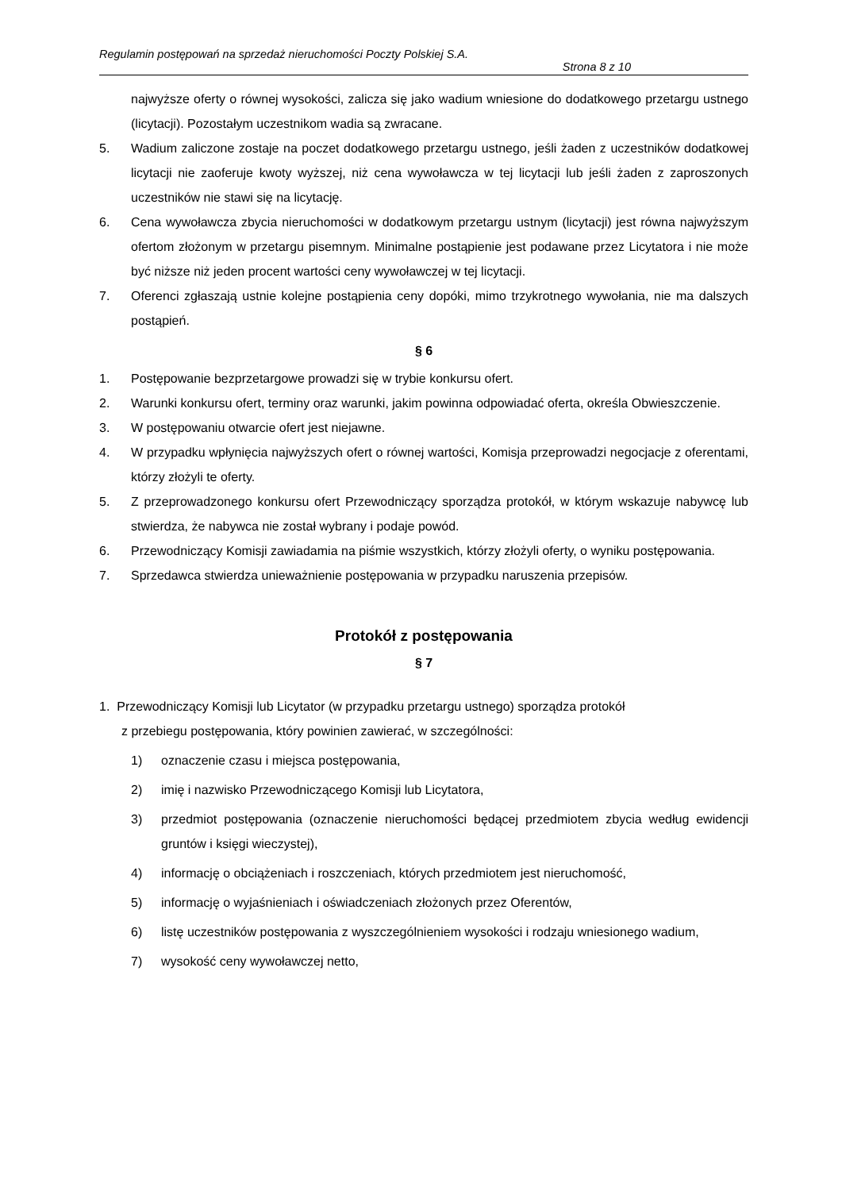Regulamin postępowań na sprzedaż nieruchomości Poczty Polskiej S.A.
Strona 8 z 10
najwyższe oferty o równej wysokości, zalicza się jako wadium wniesione do dodatkowego przetargu ustnego (licytacji). Pozostałym uczestnikom wadia są zwracane.
5. Wadium zaliczone zostaje na poczet dodatkowego przetargu ustnego, jeśli żaden z uczestników dodatkowej licytacji nie zaoferuje kwoty wyższej, niż cena wywoławcza w tej licytacji lub jeśli żaden z zaproszonych uczestników nie stawi się na licytację.
6. Cena wywoławcza zbycia nieruchomości w dodatkowym przetargu ustnym (licytacji) jest równa najwyższym ofertom złożonym w przetargu pisemnym. Minimalne postąpienie jest podawane przez Licytatora i nie może być niższe niż jeden procent wartości ceny wywoławczej w tej licytacji.
7. Oferenci zgłaszają ustnie kolejne postąpienia ceny dopóki, mimo trzykrotnego wywołania, nie ma dalszych postąpień.
§ 6
1. Postępowanie bezprzetargowe prowadzi się w trybie konkursu ofert.
2. Warunki konkursu ofert, terminy oraz warunki, jakim powinna odpowiadać oferta, określa Obwieszczenie.
3. W postępowaniu otwarcie ofert jest niejawne.
4. W przypadku wpłynięcia najwyższych ofert o równej wartości, Komisja przeprowadzi negocjacje z oferentami, którzy złożyli te oferty.
5. Z przeprowadzonego konkursu ofert Przewodniczący sporządza protokół, w którym wskazuje nabywcę lub stwierdza, że nabywca nie został wybrany i podaje powód.
6. Przewodniczący Komisji zawiadamia na piśmie wszystkich, którzy złożyli oferty, o wyniku postępowania.
7. Sprzedawca stwierdza unieważnienie postępowania w przypadku naruszenia przepisów.
Protokół z postępowania
§ 7
1. Przewodniczący Komisji lub Licytator (w przypadku przetargu ustnego) sporządza protokół
z przebiegu postępowania, który powinien zawierać, w szczególności:
1) oznaczenie czasu i miejsca postępowania,
2) imię i nazwisko Przewodniczącego Komisji lub Licytatora,
3) przedmiot postępowania (oznaczenie nieruchomości będącej przedmiotem zbycia według ewidencji gruntów i księgi wieczystej),
4) informację o obciążeniach i roszczeniach, których przedmiotem jest nieruchomość,
5) informację o wyjaśnieniach i oświadczeniach złożonych przez Oferentów,
6) listę uczestników postępowania z wyszczególnieniem wysokości i rodzaju wniesionego wadium,
7) wysokość ceny wywoławczej netto,